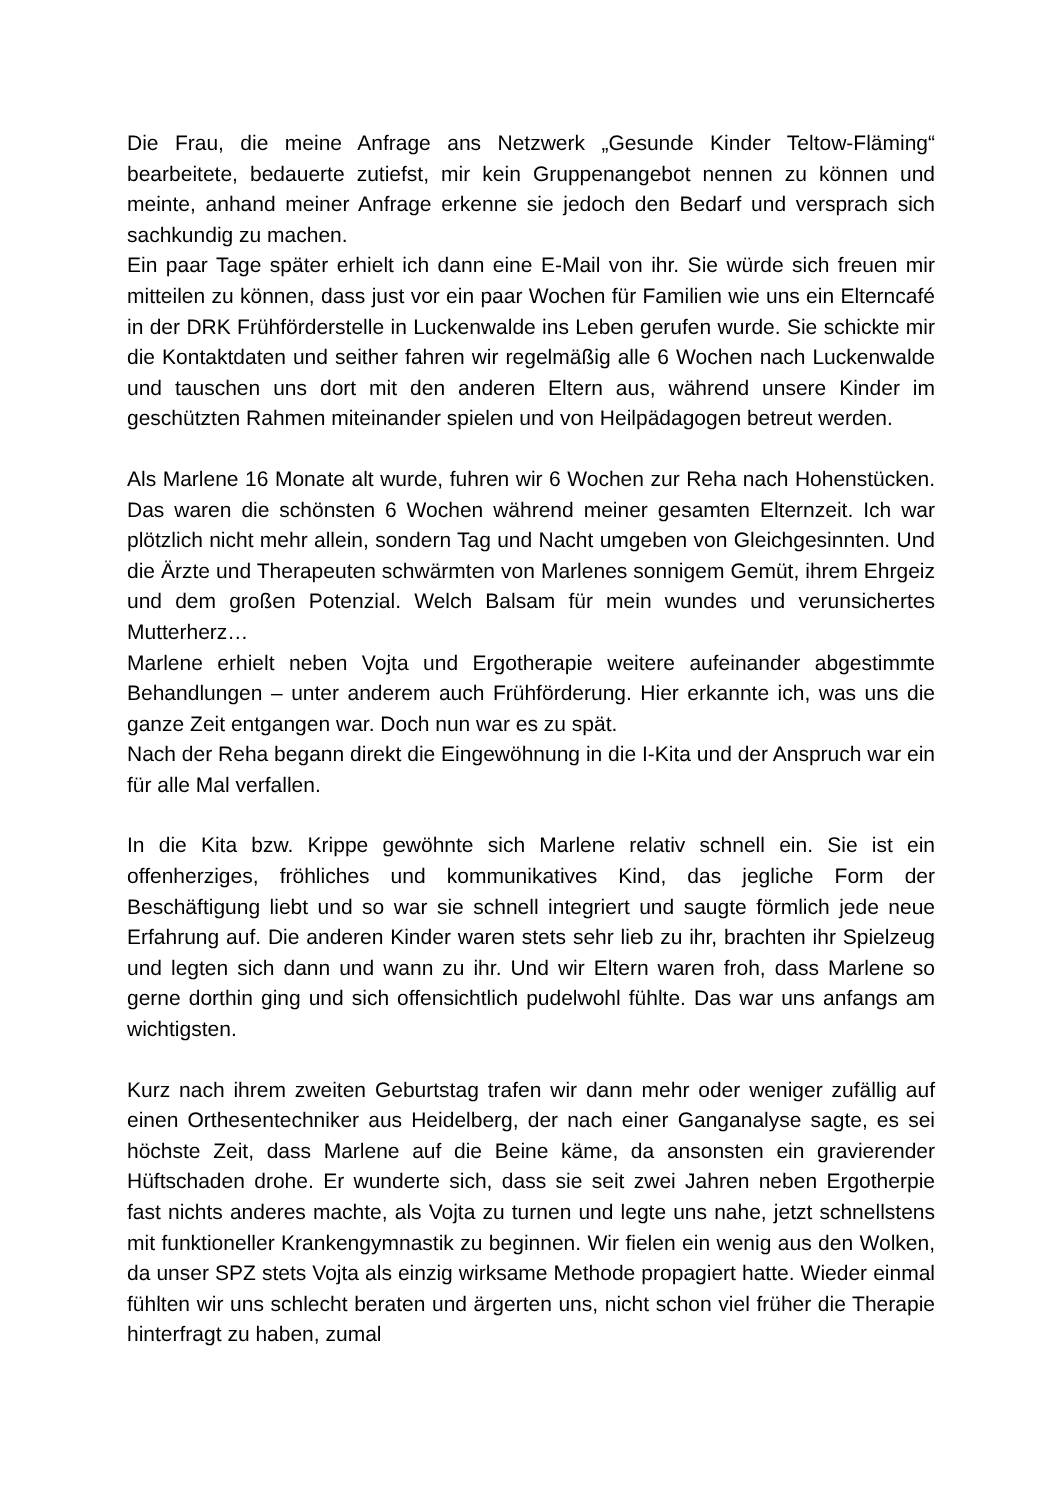Die Frau, die meine Anfrage ans Netzwerk „Gesunde Kinder Teltow-Fläming“ bearbeitete, bedauerte zutiefst, mir kein Gruppenangebot nennen zu können und meinte, anhand meiner Anfrage erkenne sie jedoch den Bedarf und versprach sich sachkundig zu machen.
Ein paar Tage später erhielt ich dann eine E-Mail von ihr. Sie würde sich freuen mir mitteilen zu können, dass just vor ein paar Wochen für Familien wie uns ein Elterncafé in der DRK Frühförderstelle in Luckenwalde ins Leben gerufen wurde. Sie schickte mir die Kontaktdaten und seither fahren wir regelmäßig alle 6 Wochen nach Luckenwalde und tauschen uns dort mit den anderen Eltern aus, während unsere Kinder im geschützten Rahmen miteinander spielen und von Heilpädagogen betreut werden.
Als Marlene 16 Monate alt wurde, fuhren wir 6 Wochen zur Reha nach Hohenstücken. Das waren die schönsten 6 Wochen während meiner gesamten Elternzeit. Ich war plötzlich nicht mehr allein, sondern Tag und Nacht umgeben von Gleichgesinnten. Und die Ärzte und Therapeuten schwärmten von Marlenes sonnigem Gemüt, ihrem Ehrgeiz und dem großen Potenzial. Welch Balsam für mein wundes und verunsichertes Mutterherz…
Marlene erhielt neben Vojta und Ergotherapie weitere aufeinander abgestimmte Behandlungen – unter anderem auch Frühförderung. Hier erkannte ich, was uns die ganze Zeit entgangen war. Doch nun war es zu spät.
Nach der Reha begann direkt die Eingewöhnung in die I-Kita und der Anspruch war ein für alle Mal verfallen.
In die Kita bzw. Krippe gewöhnte sich Marlene relativ schnell ein. Sie ist ein offenherziges, fröhliches und kommunikatives Kind, das jegliche Form der Beschäftigung liebt und so war sie schnell integriert und saugte förmlich jede neue Erfahrung auf. Die anderen Kinder waren stets sehr lieb zu ihr, brachten ihr Spielzeug und legten sich dann und wann zu ihr. Und wir Eltern waren froh, dass Marlene so gerne dorthin ging und sich offensichtlich pudelwohl fühlte. Das war uns anfangs am wichtigsten.
Kurz nach ihrem zweiten Geburtstag trafen wir dann mehr oder weniger zufällig auf einen Orthesentechniker aus Heidelberg, der nach einer Ganganalyse sagte, es sei höchste Zeit, dass Marlene auf die Beine käme, da ansonsten ein gravierender Hüftschaden drohe. Er wunderte sich, dass sie seit zwei Jahren neben Ergotherpie fast nichts anderes machte, als Vojta zu turnen und legte uns nahe, jetzt schnellstens mit funktioneller Krankengymnastik zu beginnen. Wir fielen ein wenig aus den Wolken, da unser SPZ stets Vojta als einzig wirksame Methode propagiert hatte. Wieder einmal fühlten wir uns schlecht beraten und ärgerten uns, nicht schon viel früher die Therapie hinterfragt zu haben, zumal